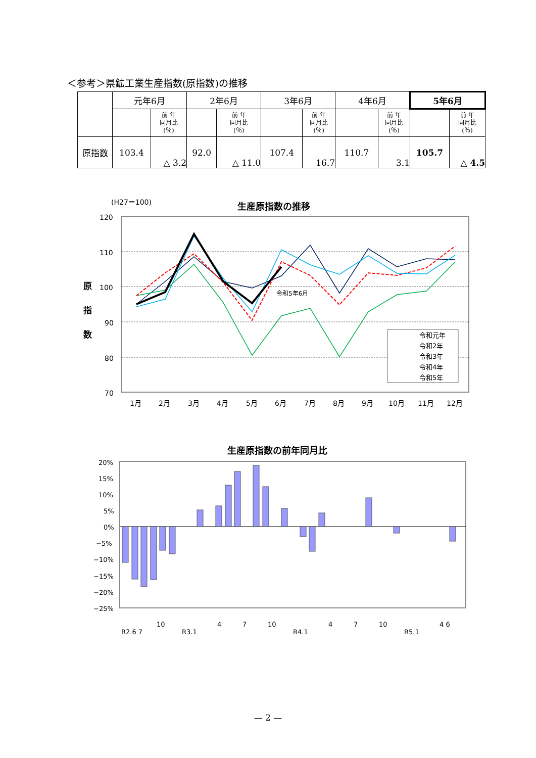＜参考＞県鉱工業生産指数(原指数)の推移
| | 元年6月 | | 2年6月 | | 3年6月 | | 4年6月 | | 5年6月 | |
| --- | --- | --- | --- | --- | --- | --- | --- | --- | --- | --- |
| | | 前 年 同月比 (％) | | 前 年 同月比 (％) | | 前 年 同月比 (％) | | 前 年 同月比 (％) | | 前 年 同月比 (％) |
| 原指数 | 103.4 | △ 3.2 | 92.0 | △ 11.0 | 107.4 | 16.7 | 110.7 | 3.1 | 105.7 | △ 4.5 |
(H27＝100)
生産原指数の推移
120
110
100
90
80
70
原
指
数
1月
2月
3月
4月
5月
6月
7月
8月
9月
10月
11月
12月
令和5年6月
令和元年
令和2年
令和3年
令和4年
令和5年
生産原指数の前年同月比
20%
15%
10%
5%
0%
−5%
−10%
−15%
−20%
−25%
R2.6 7
10
R3.1
4
7
10
R4.1
4
7
10
R5.1
4 6
— 2 —